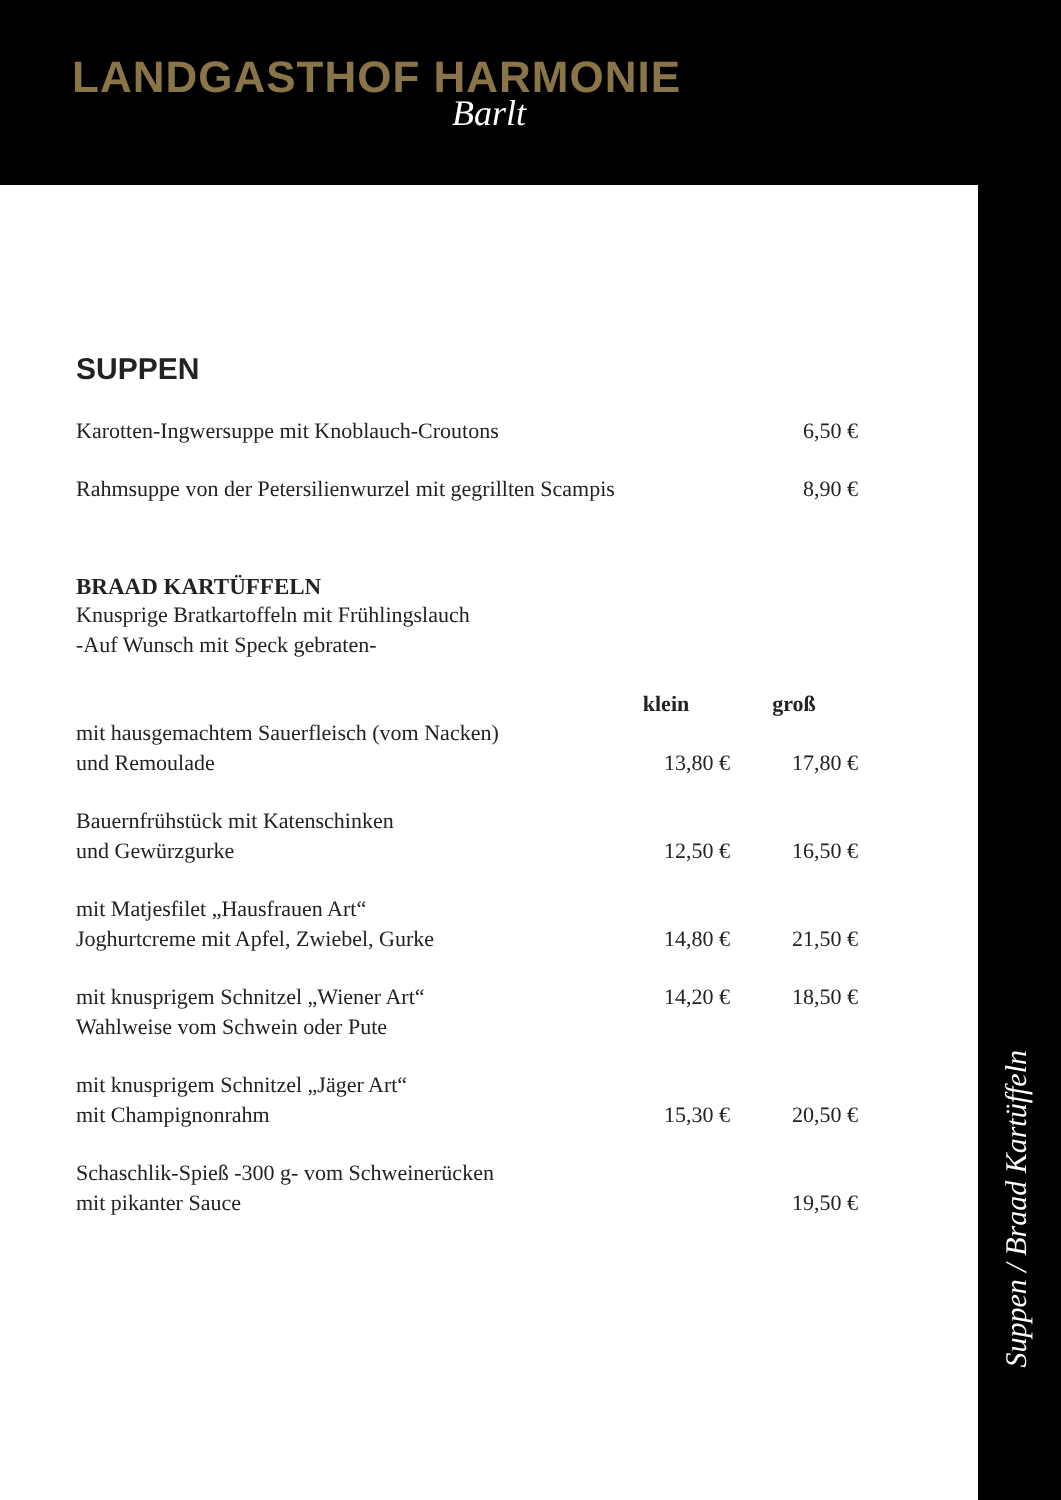LANDGASTHOF HARMONIE
Barlt
SUPPEN
| Karotten-Ingwersuppe mit Knoblauch-Croutons | | 6,50 € |
| Rahmsuppe von der Petersilienwurzel mit gegrillten Scampis | | 8,90 € |
BRAAD KARTÜFFELN
Knusprige Bratkartoffeln mit Frühlingslauch
-Auf Wunsch mit Speck gebraten-
| | klein | groß |
| --- | --- | --- |
| mit hausgemachtem Sauerfleisch (vom Nacken) und Remoulade | 13,80 € | 17,80 € |
| Bauernfrühstück mit Katenschinken und Gewürzgurke | 12,50 € | 16,50 € |
| mit Matjesfilet „Hausfrauen Art“ Joghurtcreme mit Apfel, Zwiebel, Gurke | 14,80 € | 21,50 € |
| mit knusprigem Schnitzel „Wiener Art“ Wahlweise vom Schwein oder Pute | 14,20 € | 18,50 € |
| mit knusprigem Schnitzel „Jäger Art“ mit Champignonrahm | 15,30 € | 20,50 € |
| Schaschlik-Spieß -300 g- vom Schweinerücken mit pikanter Sauce | | 19,50 € |
Suppen / Braad Kartüffeln